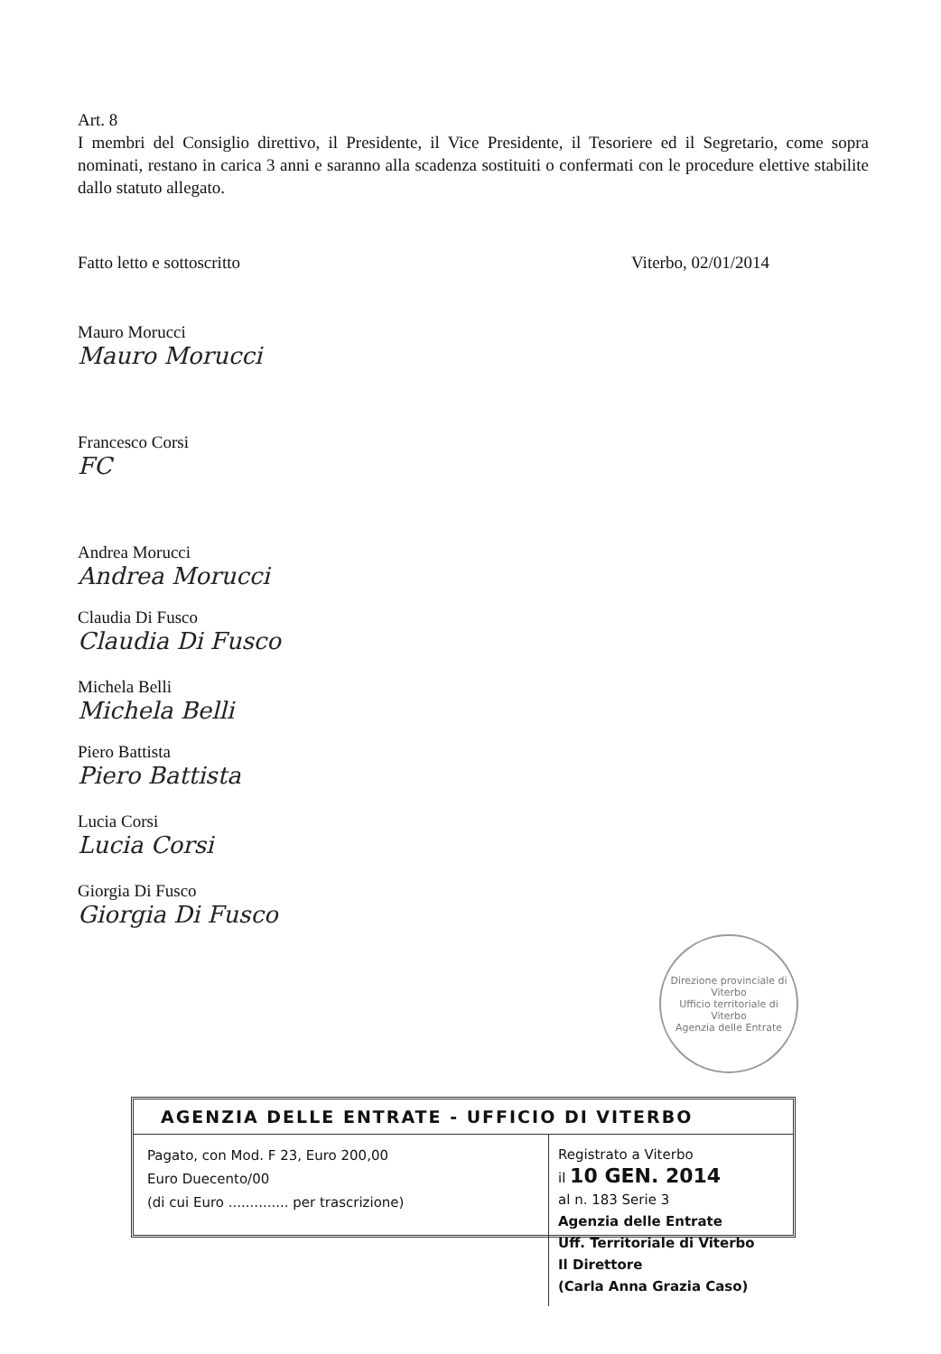Art. 8
I membri del Consiglio direttivo, il Presidente, il Vice Presidente, il Tesoriere ed il Segretario, come sopra nominati, restano in carica 3 anni e saranno alla scadenza sostituiti o confermati con le procedure elettive stabilite dallo statuto allegato.
Fatto letto e sottoscritto Viterbo, 02/01/2014
Mauro Morucci
Mauro Morucci
Francesco Corsi
FC
Andrea Morucci
Andrea Morucci
Claudia Di Fusco
Claudia Di Fusco
Michela Belli
Michela Belli
Piero Battista
Piero Battista
Lucia Corsi
Lucia Corsi
Giorgia Di Fusco
Giorgia Di Fusco
Direzione provinciale di Viterbo
Ufficio territoriale di Viterbo
Agenzia delle Entrate
AGENZIA DELLE ENTRATE - UFFICIO DI VITERBO
Pagato, con Mod. F 23, Euro 200,00
Euro Duecento/00
(di cui Euro .............. per trascrizione)
Registrato a Viterbo
il 10 GEN. 2014
al n. 183 Serie 3
Agenzia delle Entrate
Uff. Territoriale di Viterbo
Il Direttore
(Carla Anna Grazia Caso)